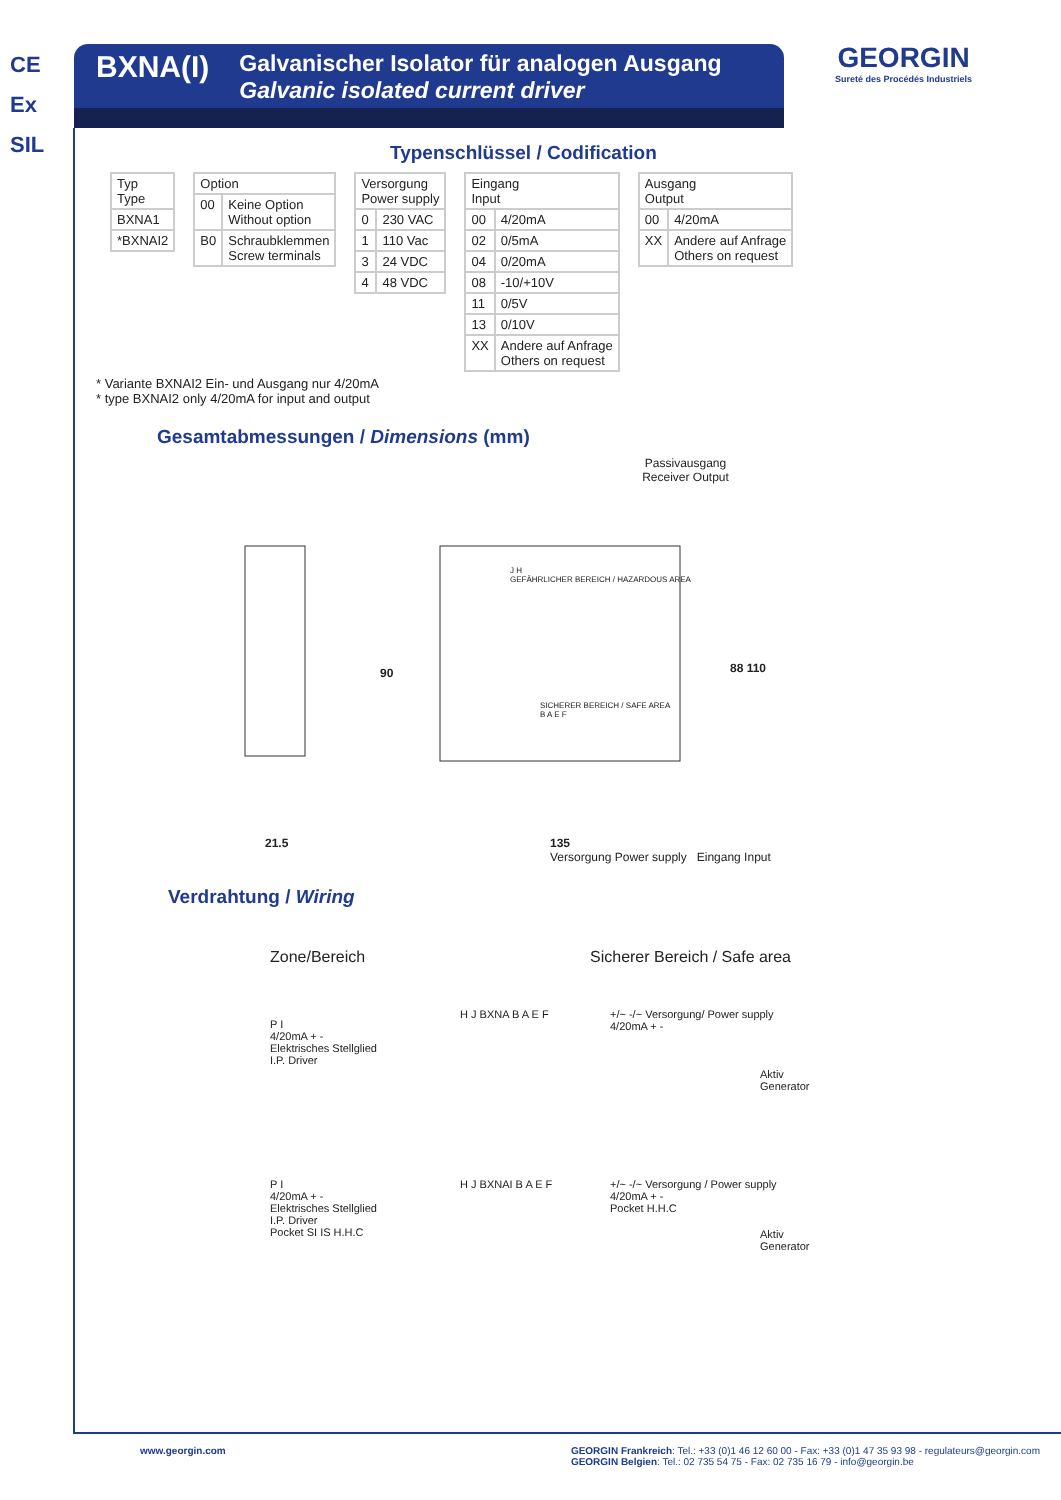CE
Ex
SIL
GEORGIN
Sureté des Procédés Industriels
BXNA(I)
Galvanischer Isolator für analogen Ausgang
Galvanic isolated current driver
Typenschlüssel / Codification
| Typ Type |
| BXNA1 |
| *BXNAI2 |
| Option | |
| 00 | Keine Option Without option |
| B0 | Schraubklemmen Screw terminals |
| Versorgung Power supply | |
| 0 | 230 VAC |
| 1 | 110 Vac |
| 3 | 24 VDC |
| 4 | 48 VDC |
| Eingang Input | |
| 00 | 4/20mA |
| 02 | 0/5mA |
| 04 | 0/20mA |
| 08 | -10/+10V |
| 11 | 0/5V |
| 13 | 0/10V |
| XX | Andere auf Anfrage Others on request |
| Ausgang Output | |
| 00 | 4/20mA |
| XX | Andere auf Anfrage Others on request |
* Variante BXNAI2 Ein- und Ausgang nur 4/20mA
* type BXNAI2 only 4/20mA for input and output
Gesamtabmessungen / Dimensions (mm)
Passivausgang
Receiver Output
J H
GEFÄHRLICHER BEREICH / HAZARDOUS AREA
SICHERER BEREICH / SAFE AREA
B A E F
90 88 110
21.5
135
Versorgung Power supply Eingang Input
Verdrahtung / Wiring
Zone/Bereich Sicherer Bereich / Safe area
P I
4/20mA + -
Elektrisches Stellglied
I.P. Driver
H J BXNA B A E F
+/~ -/~ Versorgung/ Power supply
4/20mA + -
Aktiv
Generator
P I
4/20mA + -
Elektrisches Stellglied
I.P. Driver
Pocket SI IS H.H.C
H J BXNAI B A E F
+/~ -/~ Versorgung / Power supply
4/20mA + -
Pocket H.H.C
Aktiv
Generator
www.georgin.com GEORGIN Frankreich: Tel.: +33 (0)1 46 12 60 00 - Fax: +33 (0)1 47 35 93 98 - regulateurs@georgin.com
GEORGIN Belgien: Tel.: 02 735 54 75 - Fax: 02 735 16 79 - info@georgin.be